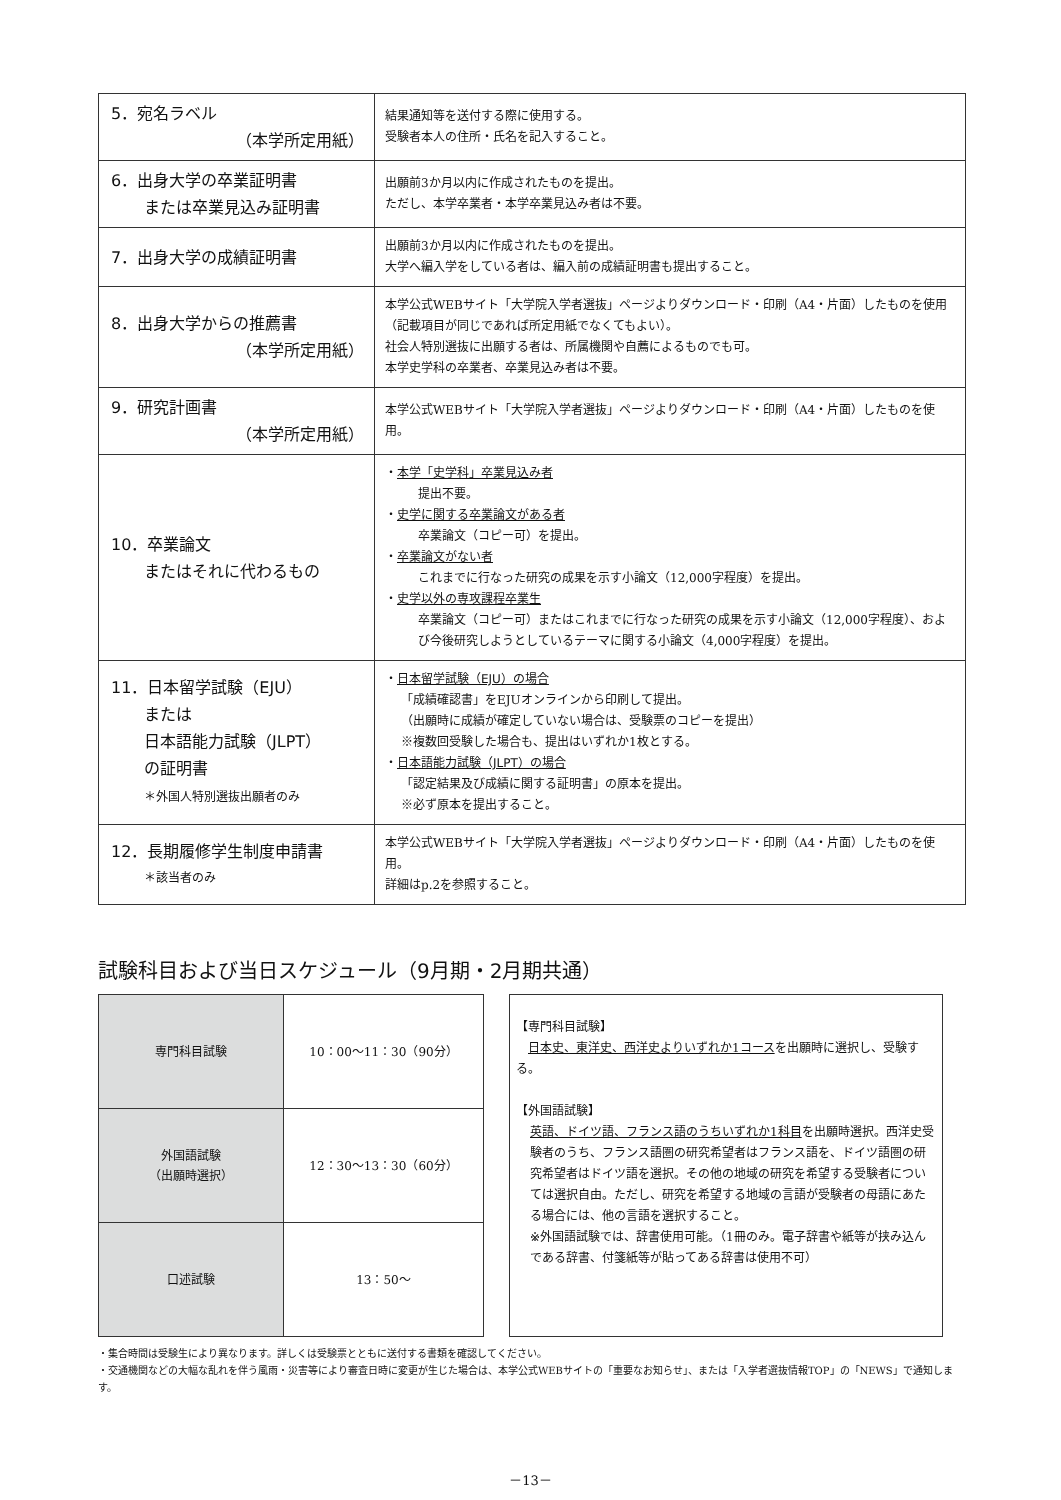| 5．宛名ラベル （本学所定用紙） | 結果通知等を送付する際に使用する。 受験者本人の住所・氏名を記入すること。 |
| 6．出身大学の卒業証明書 または卒業見込み証明書 | 出願前3か月以内に作成されたものを提出。 ただし、本学卒業者・本学卒業見込み者は不要。 |
| 7．出身大学の成績証明書 | 出願前3か月以内に作成されたものを提出。 大学へ編入学をしている者は、編入前の成績証明書も提出すること。 |
| 8．出身大学からの推薦書 （本学所定用紙） | 本学公式WEBサイト「大学院入学者選抜」ページよりダウンロード・印刷（A4・片面）したものを使用（記載項目が同じであれば所定用紙でなくてもよい）。 社会人特別選抜に出願する者は、所属機関や自薦によるものでも可。 本学史学科の卒業者、卒業見込み者は不要。 |
| 9．研究計画書 （本学所定用紙） | 本学公式WEBサイト「大学院入学者選抜」ページよりダウンロード・印刷（A4・片面）したものを使用。 |
| 10．卒業論文 またはそれに代わるもの | ・ 本学「史学科」卒業見込み者 提出不要。 ・ 史学に関する卒業論文がある者 卒業論文（コピー可）を提出。 ・ 卒業論文がない者 これまでに行なった研究の成果を示す小論文（12,000字程度）を提出。 ・ 史学以外の専攻課程卒業生 卒業論文（コピー可）またはこれまでに行なった研究の成果を示す小論文（12,000字程度）、および今後研究しようとしているテーマに関する小論文（4,000字程度）を提出。 |
| 11．日本留学試験（EJU） または 日本語能力試験（JLPT） の証明書 ＊外国人特別選抜出願者のみ | ・ 日本留学試験（EJU）の場合 「成績確認書」をEJUオンラインから印刷して提出。 （出願時に成績が確定していない場合は、受験票のコピーを提出） ※複数回受験した場合も、提出はいずれか1枚とする。 ・ 日本語能力試験（JLPT）の場合 「認定結果及び成績に関する証明書」の原本を提出。 ※必ず原本を提出すること。 |
| 12．長期履修学生制度申請書 ＊該当者のみ | 本学公式WEBサイト「大学院入学者選抜」ページよりダウンロード・印刷（A4・片面）したものを使用。 詳細はp.2を参照すること。 |
試験科目および当日スケジュール（9月期・2月期共通）
| 専門科目試験 | 10：00～11：30（90分） |
| 外国語試験 （出願時選択） | 12：30～13：30（60分） |
| 口述試験 | 13：50～ |
【専門科目試験】
　日本史、東洋史、西洋史よりいずれか1コースを出願時に選択し、受験する。
【外国語試験】
英語、ドイツ語、フランス語のうちいずれか1科目を出願時選択。西洋史受験者のうち、フランス語圏の研究希望者はフランス語を、ドイツ語圏の研究希望者はドイツ語を選択。その他の地域の研究を希望する受験者については選択自由。ただし、研究を希望する地域の言語が受験者の母語にあたる場合には、他の言語を選択すること。
※外国語試験では、辞書使用可能。（1冊のみ。電子辞書や紙等が挟み込んである辞書、付箋紙等が貼ってある辞書は使用不可）
・集合時間は受験生により異なります。詳しくは受験票とともに送付する書類を確認してください。
・交通機関などの大幅な乱れを伴う風雨・災害等により審査日時に変更が生じた場合は、本学公式WEBサイトの「重要なお知らせ」、または「入学者選抜情報TOP」の「NEWS」で通知します。
－13－